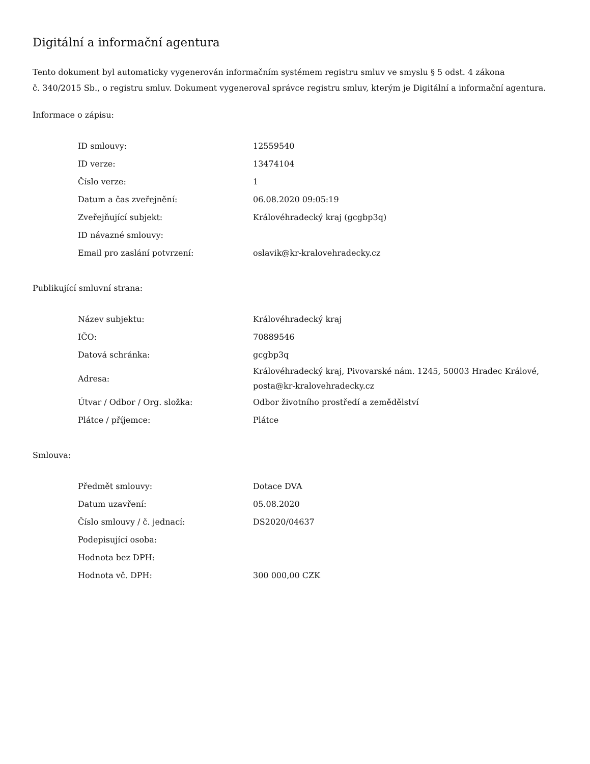Digitální a informační agentura
Tento dokument byl automaticky vygenerován informačním systémem registru smluv ve smyslu § 5 odst. 4 zákona
č. 340/2015 Sb., o registru smluv. Dokument vygeneroval správce registru smluv, kterým je Digitální a informační agentura.
Informace o zápisu:
| ID smlouvy: | 12559540 |
| ID verze: | 13474104 |
| Číslo verze: | 1 |
| Datum a čas zveřejnění: | 06.08.2020 09:05:19 |
| Zveřejňující subjekt: | Královéhradecký kraj (gcgbp3q) |
| ID návazné smlouvy: | |
| Email pro zaslání potvrzení: | oslavik@kr-kralovehradecky.cz |
Publikující smluvní strana:
| Název subjektu: | Královéhradecký kraj |
| IČO: | 70889546 |
| Datová schránka: | gcgbp3q |
| Adresa: | Královéhradecký kraj, Pivovarské nám. 1245, 50003 Hradec Králové, posta@kr-kralovehradecky.cz |
| Útvar / Odbor / Org. složka: | Odbor životního prostředí a zemědělství |
| Plátce / příjemce: | Plátce |
Smlouva:
| Předmět smlouvy: | Dotace DVA |
| Datum uzavření: | 05.08.2020 |
| Číslo smlouvy / č. jednací: | DS2020/04637 |
| Podepisující osoba: | |
| Hodnota bez DPH: | |
| Hodnota vč. DPH: | 300 000,00 CZK |